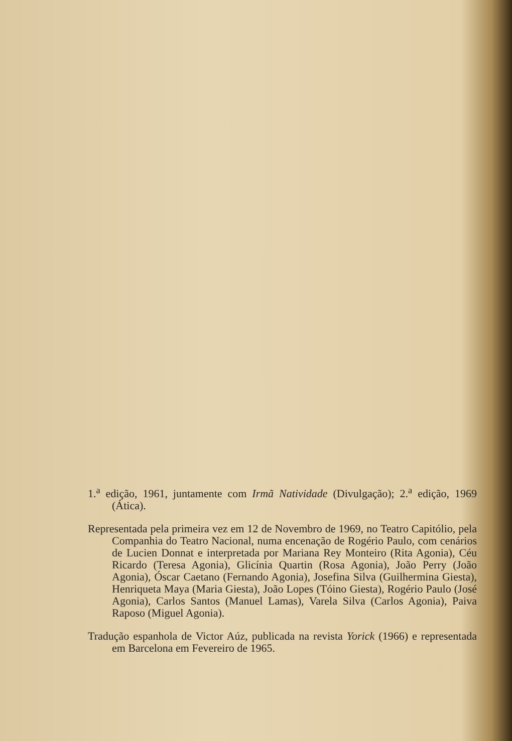1.<sup>a</sup> edição, 1961, juntamente com Irmã Natividade (Divulgação); 2.<sup>a</sup> edição, 1969 (Ática).
Representada pela primeira vez em 12 de Novembro de 1969, no Teatro Capitólio, pela Companhia do Teatro Nacional, numa encenação de Rogério Paulo, com cenários de Lucien Donnat e interpretada por Mariana Rey Monteiro (Rita Agonia), Céu Ricardo (Teresa Agonia), Glicínia Quartin (Rosa Agonia), João Perry (João Agonia), Óscar Caetano (Fernando Agonia), Josefina Silva (Guilhermina Giesta), Henriqueta Maya (Maria Giesta), João Lopes (Tóino Giesta), Rogério Paulo (José Agonia), Carlos Santos (Manuel Lamas), Varela Silva (Carlos Agonia), Paiva Raposo (Miguel Agonia).
Tradução espanhola de Victor Aúz, publicada na revista Yorick (1966) e representada em Barcelona em Fevereiro de 1965.